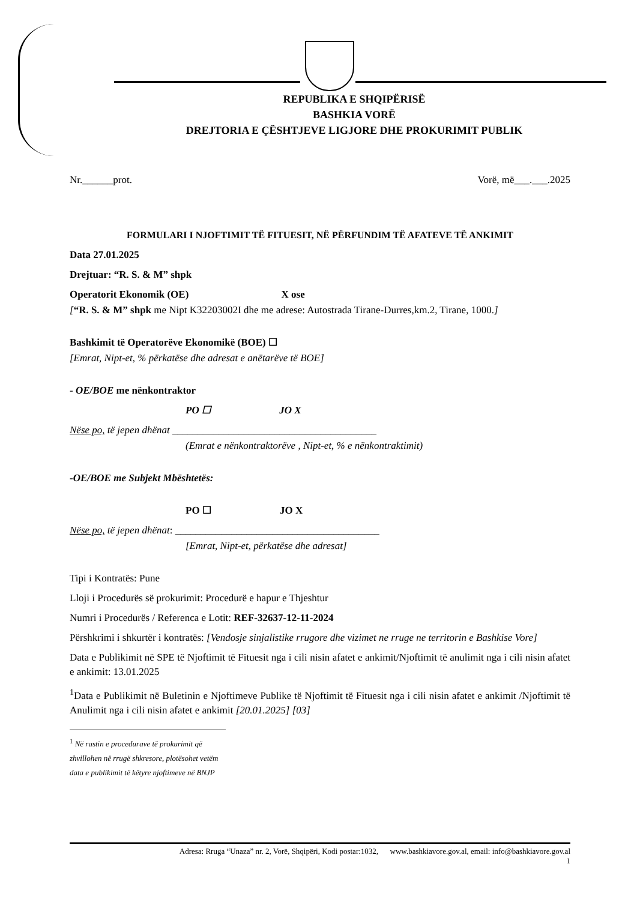REPUBLIKA E SHQIPËRISË
BASHKIA VORË
DREJTORIA E ÇËSHTJEVE LIGJORE DHE PROKURIMIT PUBLIK
Nr.______prot. Vorë, më___.___.2025
FORMULARI I NJOFTIMIT TË FITUESIT, NË PËRFUNDIM TË AFATEVE TË ANKIMIT
Data 27.01.2025
Drejtuar: “R. S. & M” shpk
Operatorit Ekonomik (OE) X ose
[“R. S. & M” shpk me Nipt K32203002I dhe me adrese: Autostrada Tirane-Durres,km.2, Tirane, 1000.]
Bashkimit të Operatorëve Ekonomikë (BOE) ☐
[Emrat, Nipt-et, % përkatëse dhe adresat e anëtarëve të BOE]
- OE/BOE me nënkontraktor
PO ☐ JO X
Nëse po, të jepen dhënat ________________________________________
(Emrat e nënkontraktorëve , Nipt-et, % e nënkontraktimit)
-OE/BOE me Subjekt Mbështetës:
PO ☐ JO X
Nëse po, të jepen dhënat: ________________________________________
[Emrat, Nipt-et, përkatëse dhe adresat]
Tipi i Kontratës: Pune
Lloji i Procedurës së prokurimit: Procedurë e hapur e Thjeshtur
Numri i Procedurës / Referenca e Lotit: REF-32637-12-11-2024
Përshkrimi i shkurtër i kontratës: [Vendosje sinjalistike rrugore dhe vizimet ne rruge ne territorin e Bashkise Vore]
Data e Publikimit në SPE të Njoftimit të Fituesit nga i cili nisin afatet e ankimit/Njoftimit të anulimit nga i cili nisin afatet e ankimit: 13.01.2025
<sup>1</sup> Data e Publikimit në Buletinin e Njoftimeve Publike të Njoftimit të Fituesit nga i cili nisin afatet e ankimit /Njoftimit të Anulimit nga i cili nisin afatet e ankimit [20.01.2025] [03]
<sup>1</sup> Në rastin e procedurave të prokurimit që zhvillohen në rrugë shkresore, plotësohet vetëm data e publikimit të këtyre njoftimeve në BNJP
Adresa: Rruga “Unaza” nr. 2, Vorë, Shqipëri, Kodi postar:1032, www.bashkiavore.gov.al, email: info@bashkiavore.gov.al
1